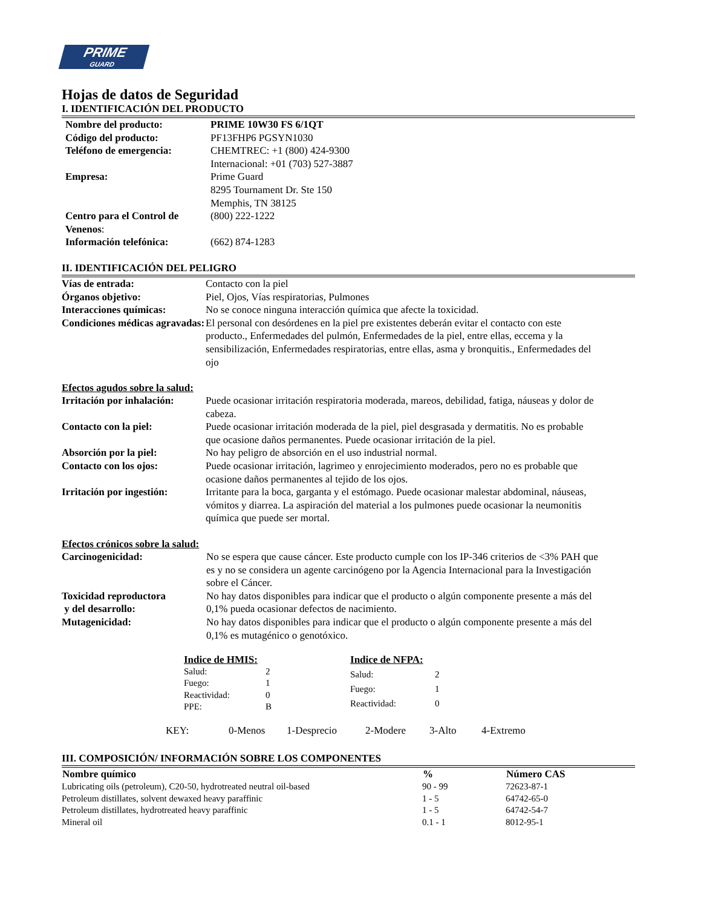PRIME
GUARD
Hojas de datos de Seguridad
I. IDENTIFICACIÓN DEL PRODUCTO
| Nombre del producto: | PRIME 10W30 FS 6/1QT |
| Código del producto: | PF13FHP6 PGSYN1030 |
| Teléfono de emergencia: | CHEMTREC: +1 (800) 424-9300 Internacional: +01 (703) 527-3887 |
| Empresa: | Prime Guard 8295 Tournament Dr. Ste 150 Memphis, TN 38125 |
| Centro para el Control de Venenos : | (800) 222-1222 |
| Información telefónica: | (662) 874-1283 |
II. IDENTIFICACIÓN DEL PELIGRO
| Vías de entrada: | Contacto con la piel |
| Órganos objetivo: | Piel, Ojos, Vías respiratorias, Pulmones |
| Interacciones químicas: | No se conoce ninguna interacción química que afecte la toxicidad. |
| Condiciones médicas agravadas: | El personal con desórdenes en la piel pre existentes deberán evitar el contacto con este producto., Enfermedades del pulmón, Enfermedades de la piel, entre ellas, eccema y la sensibilización, Enfermedades respiratorias, entre ellas, asma y bronquitis., Enfermedades del ojo |
Efectos agudos sobre la salud:
| Irritación por inhalación: | Puede ocasionar irritación respiratoria moderada, mareos, debilidad, fatiga, náuseas y dolor de cabeza. |
| Contacto con la piel: | Puede ocasionar irritación moderada de la piel, piel desgrasada y dermatitis. No es probable que ocasione daños permanentes. Puede ocasionar irritación de la piel. |
| Absorción por la piel: | No hay peligro de absorción en el uso industrial normal. |
| Contacto con los ojos: | Puede ocasionar irritación, lagrimeo y enrojecimiento moderados, pero no es probable que ocasione daños permanentes al tejido de los ojos. |
| Irritación por ingestión: | Irritante para la boca, garganta y el estómago. Puede ocasionar malestar abdominal, náuseas, vómitos y diarrea. La aspiración del material a los pulmones puede ocasionar la neumonitis química que puede ser mortal. |
Efectos crónicos sobre la salud:
| Carcinogenicidad: | No se espera que cause cáncer. Este producto cumple con los IP-346 criterios de <3% PAH que es y no se considera un agente carcinógeno por la Agencia Internacional para la Investigación sobre el Cáncer. |
| Toxicidad reproductora y del desarrollo: | No hay datos disponibles para indicar que el producto o algún componente presente a más del 0,1% pueda ocasionar defectos de nacimiento. |
| Mutagenicidad: | No hay datos disponibles para indicar que el producto o algún componente presente a más del 0,1% es mutagénico o genotóxico. |
| Indice de HMIS: | |
| Salud: | 2 |
| Fuego: | 1 |
| Reactividad: | 0 |
| PPE: | B |
| Indice de NFPA: | |
| Salud: | 2 |
| Fuego: | 1 |
| Reactividad: | 0 |
| KEY: | 0-Menos | 1-Desprecio | 2-Modere | 3-Alto | 4-Extremo |
III. COMPOSICIÓN/ INFORMACIÓN SOBRE LOS COMPONENTES
| Nombre químico | % | Número CAS |
| --- | --- | --- |
| Lubricating oils (petroleum), C20-50, hydrotreated neutral oil-based | 90 - 99 | 72623-87-1 |
| Petroleum distillates, solvent dewaxed heavy paraffinic | 1 - 5 | 64742-65-0 |
| Petroleum distillates, hydrotreated heavy paraffinic | 1 - 5 | 64742-54-7 |
| Mineral oil | 0.1 - 1 | 8012-95-1 |